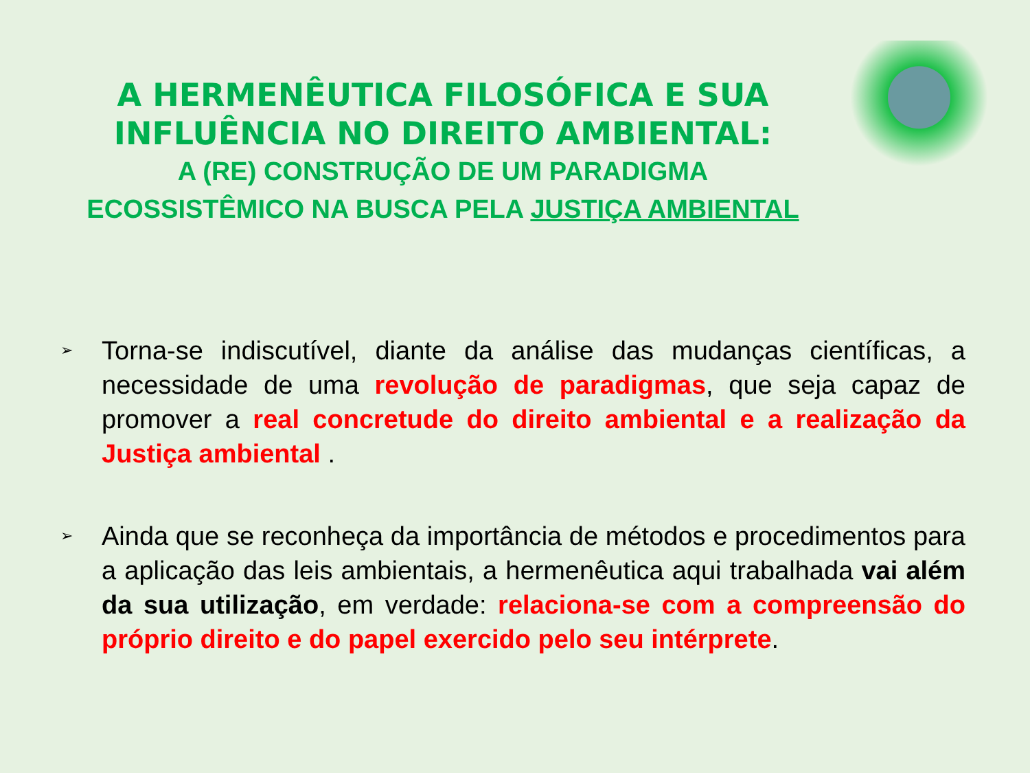A HERMENÊUTICA FILOSÓFICA E SUA
INFLUÊNCIA NO DIREITO AMBIENTAL:
A (RE) CONSTRUÇÃO DE UM PARADIGMA
ECOSSISTÊMICO NA BUSCA PELA JUSTIÇA AMBIENTAL
➢ Torna-se indiscutível, diante da análise das mudanças científicas, a necessidade de uma revolução de paradigmas, que seja capaz de promover a real concretude do direito ambiental e a realização da Justiça ambiental .
➢ Ainda que se reconheça da importância de métodos e procedimentos para a aplicação das leis ambientais, a hermenêutica aqui trabalhada vai além da sua utilização, em verdade: relaciona-se com a compreensão do próprio direito e do papel exercido pelo seu intérprete.